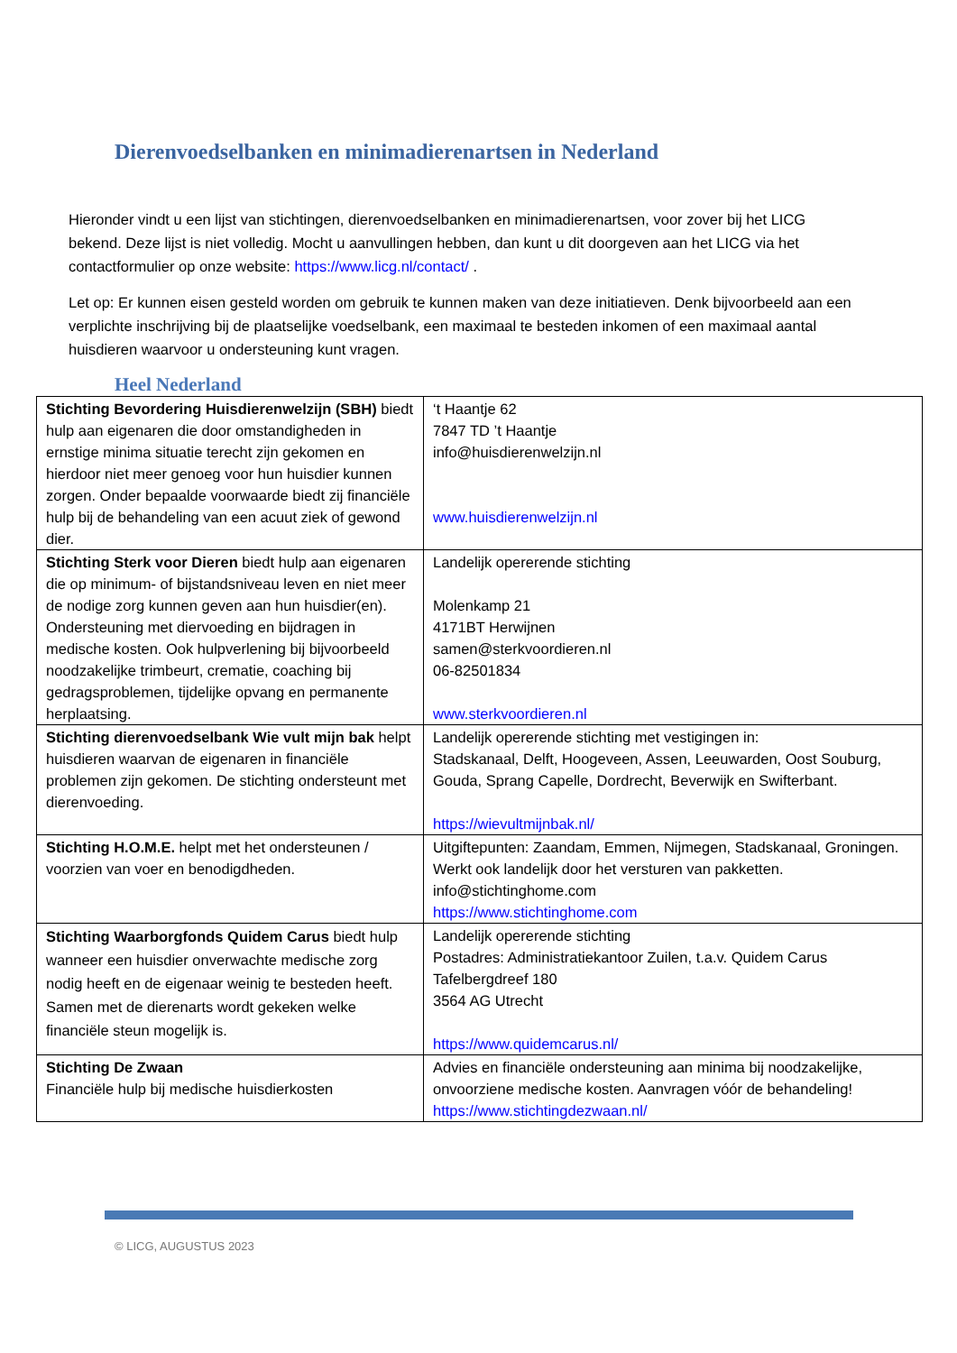Dierenvoedselbanken en minimadierenartsen in Nederland
Hieronder vindt u een lijst van stichtingen, dierenvoedselbanken en minimadierenartsen, voor zover bij het LICG bekend. Deze lijst is niet volledig. Mocht u aanvullingen hebben, dan kunt u dit doorgeven aan het LICG via het contactformulier op onze website: https://www.licg.nl/contact/ .
Let op: Er kunnen eisen gesteld worden om gebruik te kunnen maken van deze initiatieven. Denk bijvoorbeeld aan een verplichte inschrijving bij de plaatselijke voedselbank, een maximaal te besteden inkomen of een maximaal aantal huisdieren waarvoor u ondersteuning kunt vragen.
Heel Nederland
| Stichting Bevordering Huisdierenwelzijn (SBH) biedt hulp aan eigenaren die door omstandigheden in ernstige minima situatie terecht zijn gekomen en hierdoor niet meer genoeg voor hun huisdier kunnen zorgen. Onder bepaalde voorwaarde biedt zij financiële hulp bij de behandeling van een acuut ziek of gewond dier. | ‘t Haantje 62 7847 TD ’t Haantje info@huisdierenwelzijn.nl www.huisdierenwelzijn.nl |
| Stichting Sterk voor Dieren biedt hulp aan eigenaren die op minimum- of bijstandsniveau leven en niet meer de nodige zorg kunnen geven aan hun huisdier(en). Ondersteuning met diervoeding en bijdragen in medische kosten. Ook hulpverlening bij bijvoorbeeld noodzakelijke trimbeurt, crematie, coaching bij gedragsproblemen, tijdelijke opvang en permanente herplaatsing. | Landelijk opererende stichting Molenkamp 21 4171BT Herwijnen samen@sterkvoordieren.nl 06-82501834 www.sterkvoordieren.nl |
| Stichting dierenvoedselbank Wie vult mijn bak helpt huisdieren waarvan de eigenaren in financiële problemen zijn gekomen. De stichting ondersteunt met dierenvoeding. | Landelijk opererende stichting met vestigingen in: Stadskanaal, Delft, Hoogeveen, Assen, Leeuwarden, Oost Souburg, Gouda, Sprang Capelle, Dordrecht, Beverwijk en Swifterbant. https://wievultmijnbak.nl/ |
| Stichting H.O.M.E. helpt met het ondersteunen / voorzien van voer en benodigdheden. | Uitgiftepunten: Zaandam, Emmen, Nijmegen, Stadskanaal, Groningen. Werkt ook landelijk door het versturen van pakketten. info@stichtinghome.com https://www.stichtinghome.com |
| Stichting Waarborgfonds Quidem Carus biedt hulp wanneer een huisdier onverwachte medische zorg nodig heeft en de eigenaar weinig te besteden heeft. Samen met de dierenarts wordt gekeken welke financiële steun mogelijk is. | Landelijk opererende stichting Postadres: Administratiekantoor Zuilen, t.a.v. Quidem Carus Tafelbergdreef 180 3564 AG Utrecht https://www.quidemcarus.nl/ |
| Stichting De Zwaan Financiële hulp bij medische huisdierkosten | Advies en financiële ondersteuning aan minima bij noodzakelijke, onvoorziene medische kosten. Aanvragen vóór de behandeling! https://www.stichtingdezwaan.nl/ |
© LICG, AUGUSTUS 2023